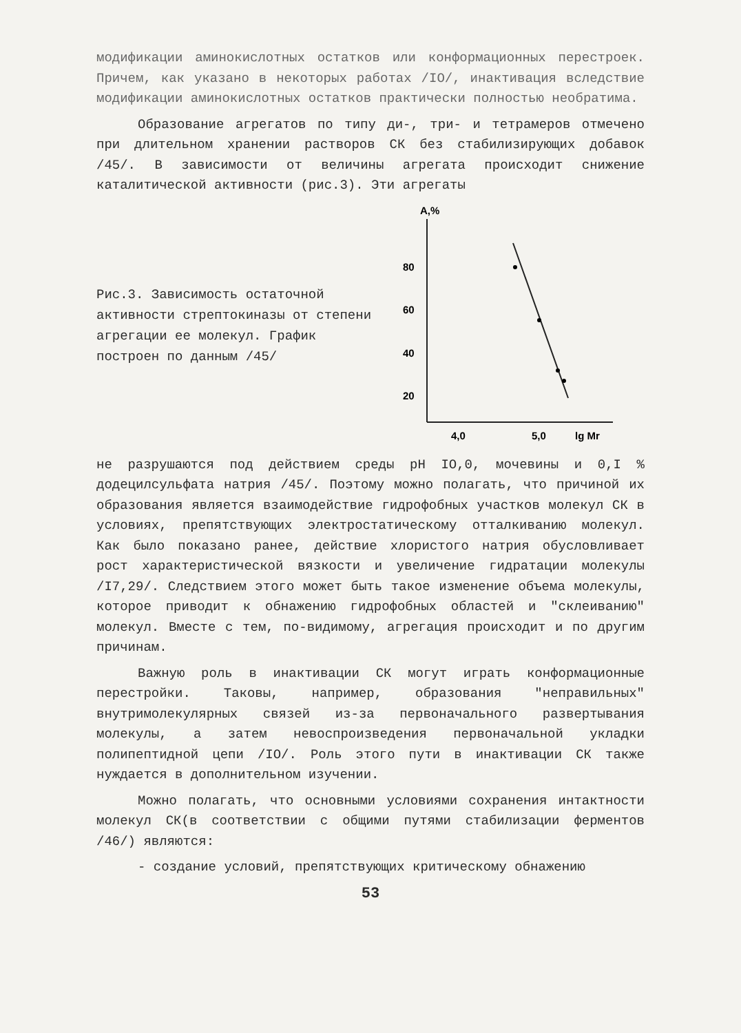модификации аминокислотных остатков или конформационных перестроек. Причем, как указано в некоторых работах /IO/, инактивация вследствие модификации аминокислотных остатков практически полностью необратима.
Образование агрегатов по типу ди-, три- и тетрамеров отмечено при длительном хранении растворов СК без стабилизирующих добавок /45/. В зависимости от величины агрегата происходит снижение каталитической активности (рис.3). Эти агрегаты
Рис.3. Зависимость остаточной активности стрептокиназы от степени агрегации ее молекул. График построен по данным /45/
A,%
80
60
40
20
4,0
5,0
lg Mr
не разрушаются под действием среды pH IO,0, мочевины и 0,I % додецилсульфата натрия /45/. Поэтому можно полагать, что причиной их образования является взаимодействие гидрофобных участков молекул СК в условиях, препятствующих электростатическому отталкиванию молекул. Как было показано ранее, действие хлористого натрия обусловливает рост характеристической вязкости и увеличение гидратации молекулы /I7,29/. Следствием этого может быть такое изменение объема молекулы, которое приводит к обнажению гидрофобных областей и "склеиванию" молекул. Вместе с тем, по-видимому, агрегация происходит и по другим причинам.
Важную роль в инактивации СК могут играть конформационные перестройки. Таковы, например, образования "неправильных" внутримолекулярных связей из-за первоначального развертывания молекулы, а затем невоспроизведения первоначальной укладки полипептидной цепи /IO/. Роль этого пути в инактивации СК также нуждается в дополнительном изучении.
Можно полагать, что основными условиями сохранения интактности молекул СК(в соответствии с общими путями стабилизации ферментов /46/) являются:
- создание условий, препятствующих критическому обнажению
53